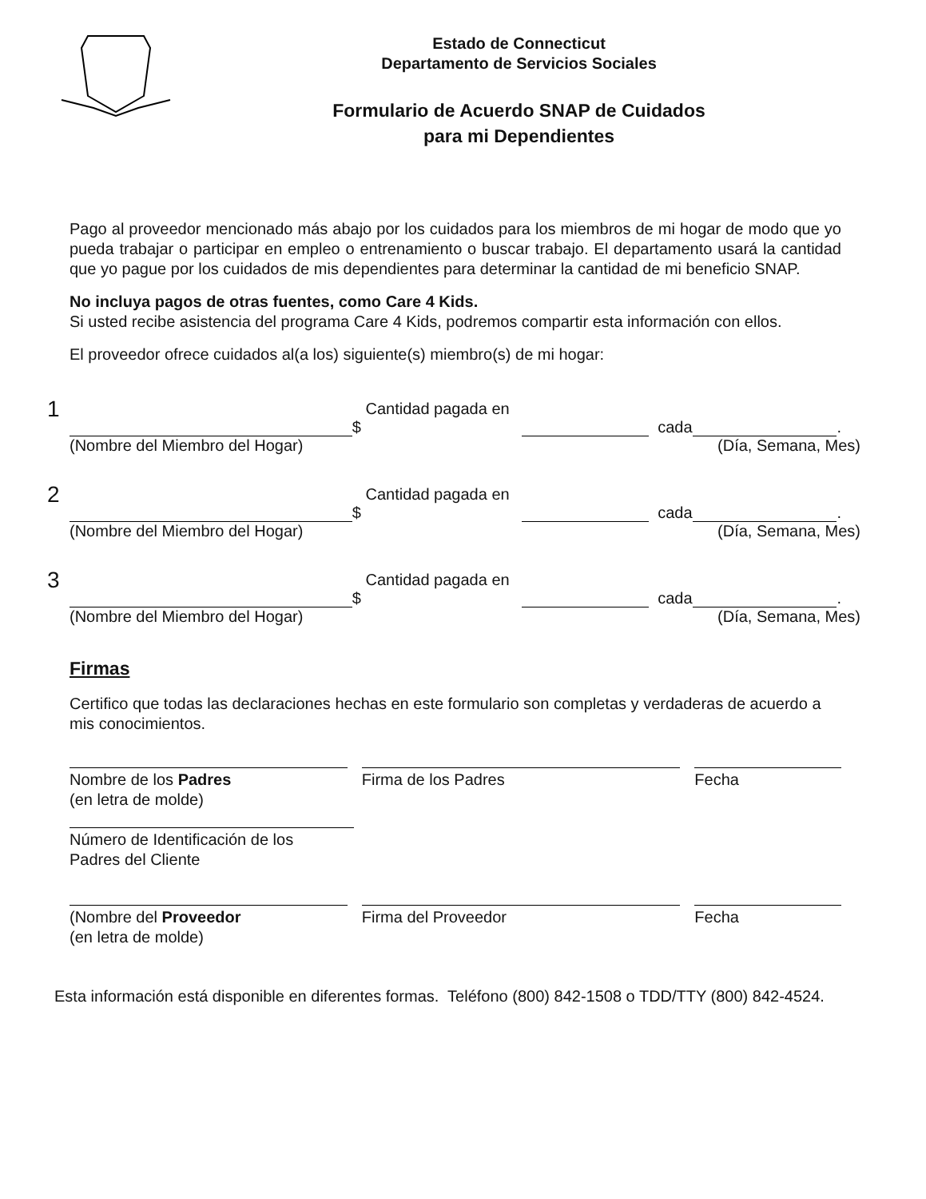Estado de Connecticut
Departamento de Servicios Sociales
Formulario de Acuerdo SNAP de Cuidados
para mi Dependientes
Pago al proveedor mencionado más abajo por los cuidados para los miembros de mi hogar de modo que yo pueda trabajar o participar en empleo o entrenamiento o buscar trabajo. El departamento usará la cantidad que yo pague por los cuidados de mis dependientes para determinar la cantidad de mi beneficio SNAP.
No incluya pagos de otras fuentes, como Care 4 Kids.
Si usted recibe asistencia del programa Care 4 Kids, podremos compartir esta información con ellos.
El proveedor ofrece cuidados al(a los) siguiente(s) miembro(s) de mi hogar:
1 Cantidad pagada en $ cada .
(Nombre del Miembro del Hogar) (Día, Semana, Mes)
2 Cantidad pagada en $ cada .
(Nombre del Miembro del Hogar) (Día, Semana, Mes)
3 Cantidad pagada en $ cada .
(Nombre del Miembro del Hogar) (Día, Semana, Mes)
Firmas
Certifico que todas las declaraciones hechas en este formulario son completas y verdaderas de acuerdo a mis conocimientos.
Nombre de los Padres
(en letra de molde)
Firma de los Padres Fecha
Número de Identificación de los
Padres del Cliente
(Nombre del Proveedor
(en letra de molde)
Firma del Proveedor Fecha
Esta información está disponible en diferentes formas. Teléfono (800) 842-1508 o TDD/TTY (800) 842-4524.